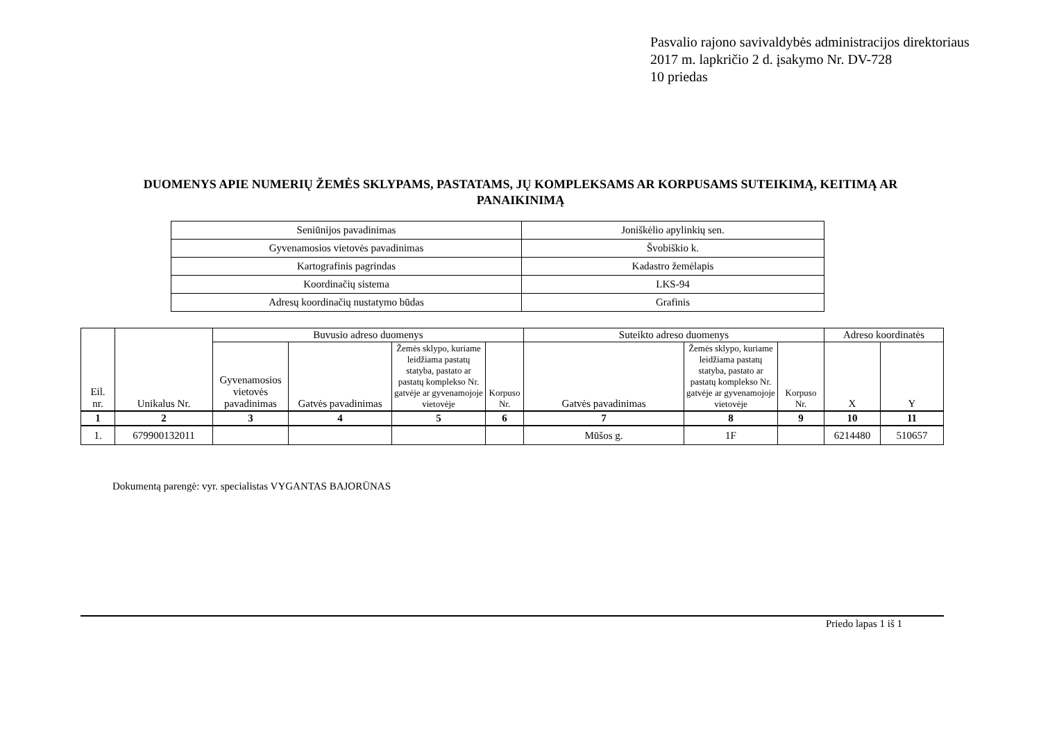Pasvalio rajono savivaldybės administracijos direktoriaus
2017 m. lapkričio 2 d. įsakymo Nr. DV-728
10 priedas
DUOMENYS APIE NUMERIŲ ŽEMĖS SKLYPAMS, PASTATAMS, JŲ KOMPLEKSAMS AR KORPUSAMS SUTEIKIMĄ, KEITIMĄ AR PANAIKINIMĄ
| Seniūnijos pavadinimas | Joniškėlio apylinkių sen. |
| Gyvenamosios vietovės pavadinimas | Švobiškio k. |
| Kartografinis pagrindas | Kadastro žemėlapis |
| Koordinačių sistema | LKS-94 |
| Adresų koordinačių nustatymo būdas | Grafinis |
| Eil. nr. | Unikalus Nr. | Buvusio adreso duomenys | | | | Suteikto adreso duomenys | | | Adreso koordinatės | |
| --- | --- | --- | --- | --- | --- | --- | --- | --- | --- | --- |
| | | Gyvenamosios vietovės pavadinimas | Gatvės pavadinimas | Žemės sklypo, kuriame leidžiama pastatų statyba, pastato ar pastatų komplekso Nr. gatvėje ar gyvenamojoje vietovėje | Korpuso Nr. | Gatvės pavadinimas | Žemės sklypo, kuriame leidžiama pastatų statyba, pastato ar pastatų komplekso Nr. gatvėje ar gyvenamojoje vietovėje | Korpuso Nr. | X | Y |
| 1 | 2 | 3 | 4 | 5 | 6 | 7 | 8 | 9 | 10 | 11 |
| 1. | 679900132011 | | | | | Mūšos g. | 1F | | 6214480 | 510657 |
Dokumentą parengė: vyr. specialistas VYGANTAS BAJORŪNAS
Priedo lapas 1 iš 1